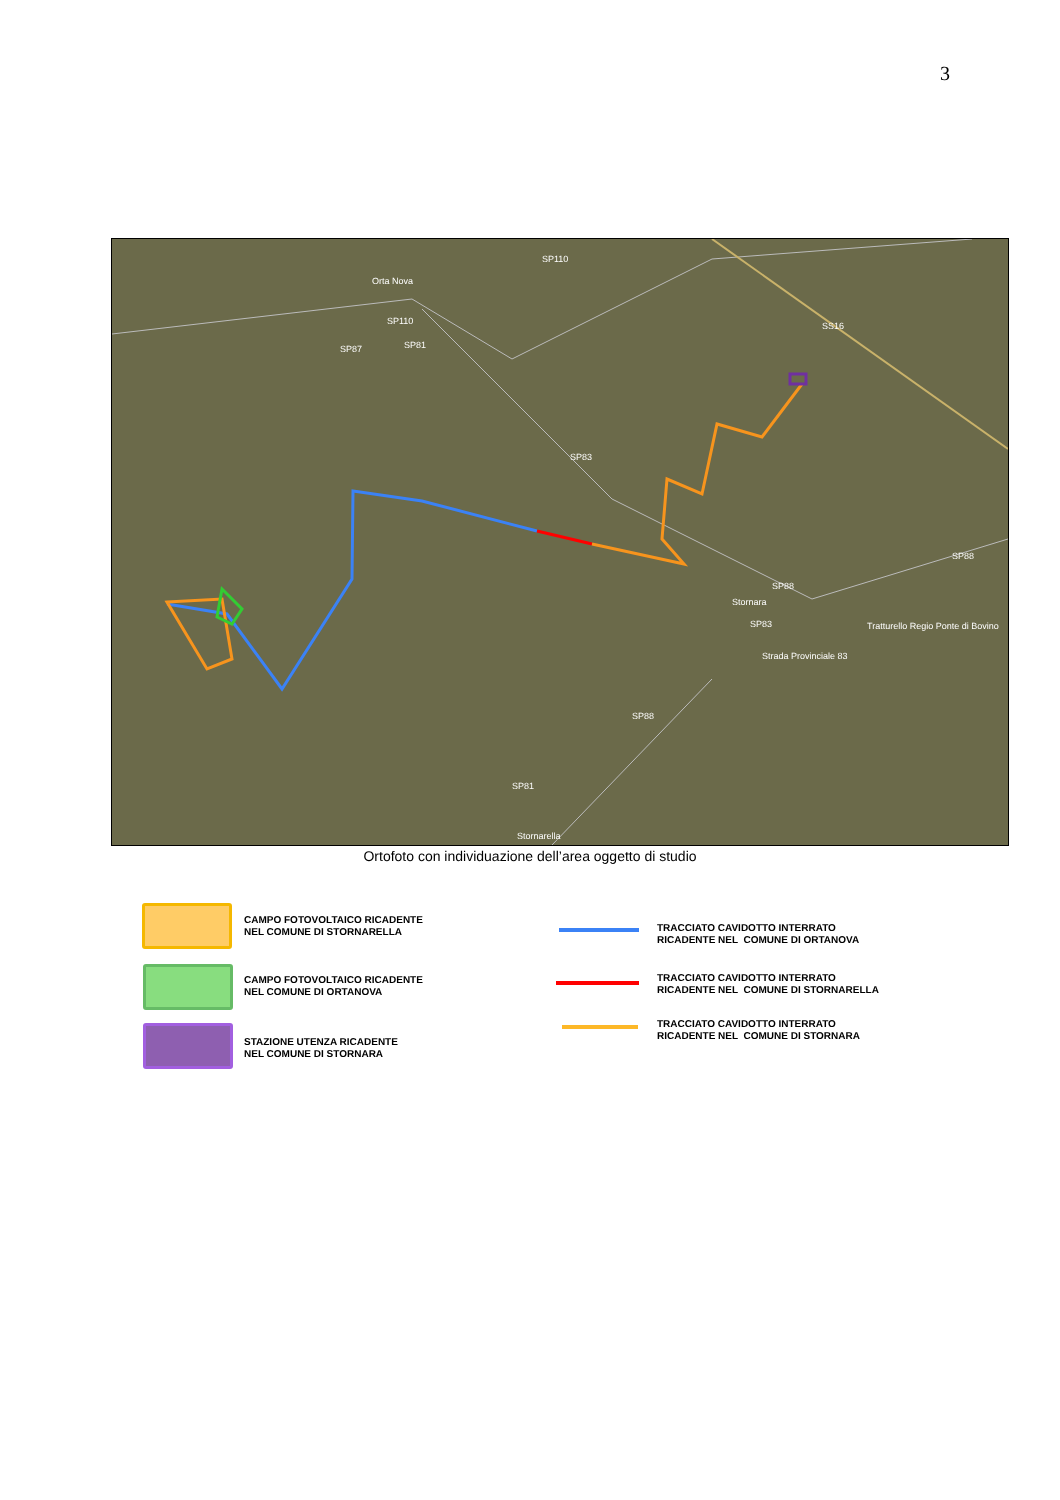3
Orta Nova
Stornara
Stornarella
SP110
SP110
SP87
SP81
SP83
SP88
SP83
SP88
SP81
SP88
SS16
Tratturello Regio Ponte di Bovino
Strada Provinciale 83
Ortofoto con individuazione dell’area oggetto di studio
CAMPO FOTOVOLTAICO RICADENTE
NEL COMUNE DI STORNARELLA
CAMPO FOTOVOLTAICO RICADENTE
NEL COMUNE DI ORTANOVA
STAZIONE UTENZA RICADENTE
NEL COMUNE DI STORNARA
TRACCIATO CAVIDOTTO INTERRATO
RICADENTE NEL COMUNE DI ORTANOVA
TRACCIATO CAVIDOTTO INTERRATO
RICADENTE NEL COMUNE DI STORNARELLA
TRACCIATO CAVIDOTTO INTERRATO
RICADENTE NEL COMUNE DI STORNARA